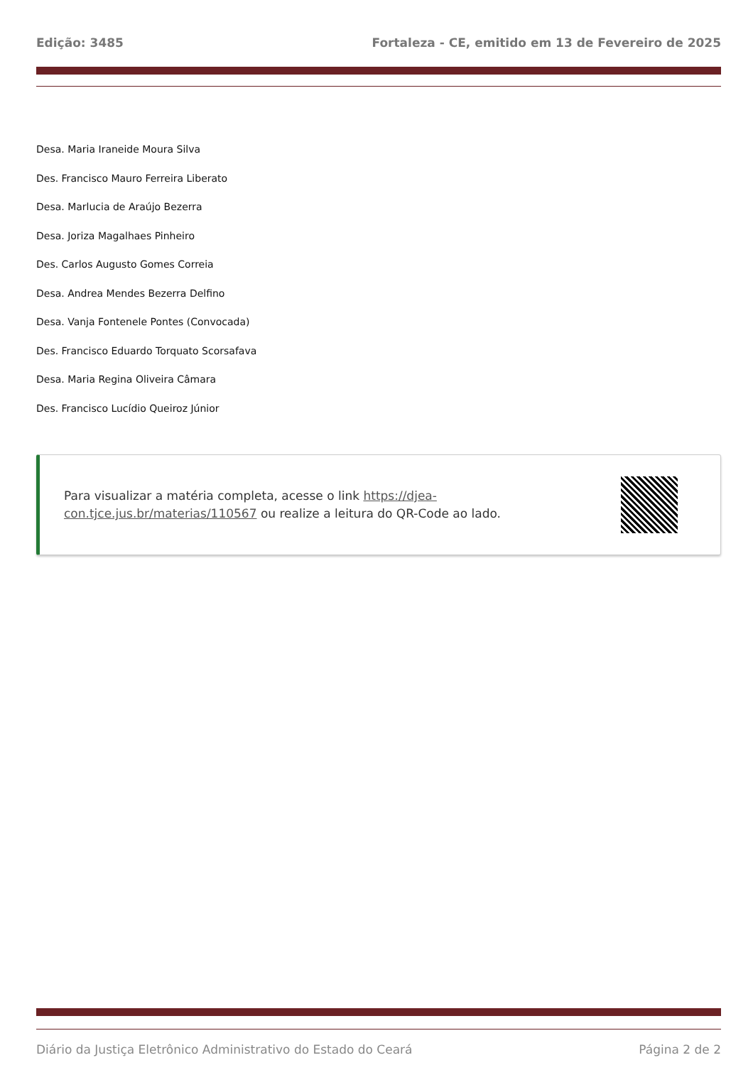Edição: 3485 Fortaleza - CE, emitido em 13 de Fevereiro de 2025
Desa. Maria Iraneide Moura Silva
Des. Francisco Mauro Ferreira Liberato
Desa. Marlucia de Araújo Bezerra
Desa. Joriza Magalhaes Pinheiro
Des. Carlos Augusto Gomes Correia
Desa. Andrea Mendes Bezerra Delfino
Desa. Vanja Fontenele Pontes (Convocada)
Des. Francisco Eduardo Torquato Scorsafava
Desa. Maria Regina Oliveira Câmara
Des. Francisco Lucídio Queiroz Júnior
Para visualizar a matéria completa, acesse o link https://djea-con.tjce.jus.br/materias/110567 ou realize a leitura do QR-Code ao lado.
Diário da Justiça Eletrônico Administrativo do Estado do Ceará Página 2 de 2